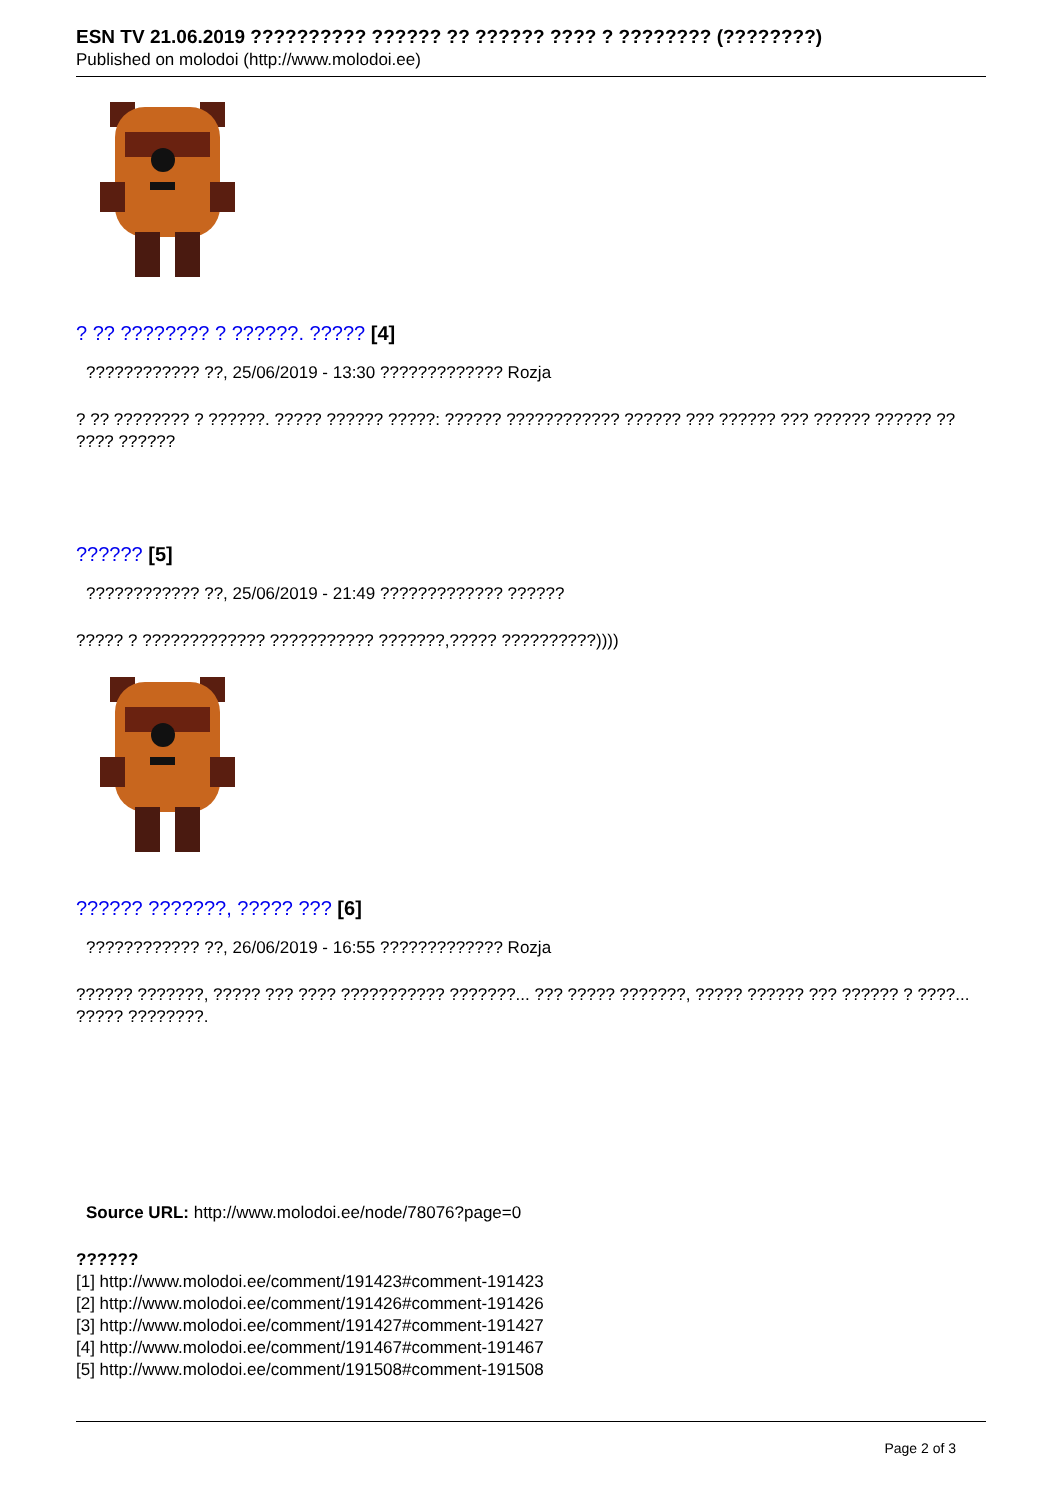ESN TV 21.06.2019 ?????????? ?????? ?? ?????? ???? ? ???????? (????????)
Published on molodoi (http://www.molodoi.ee)
? ?? ???????? ? ??????. ????? [4]
???????????? ??, 25/06/2019 - 13:30 ????????????? Rozja
? ?? ???????? ? ??????. ????? ?????? ?????: ?????? ???????????? ?????? ??? ?????? ??? ?????? ?????? ?? ???? ??????
?????? [5]
???????????? ??, 25/06/2019 - 21:49 ????????????? ??????
????? ? ????????????? ??????????? ???????,????? ??????????))))
?????? ???????, ????? ??? [6]
???????????? ??, 26/06/2019 - 16:55 ????????????? Rozja
?????? ???????, ????? ??? ???? ??????????? ???????... ??? ????? ???????, ????? ?????? ??? ?????? ? ????... ????? ????????.
Source URL: http://www.molodoi.ee/node/78076?page=0
??????
[1] http://www.molodoi.ee/comment/191423#comment-191423
[2] http://www.molodoi.ee/comment/191426#comment-191426
[3] http://www.molodoi.ee/comment/191427#comment-191427
[4] http://www.molodoi.ee/comment/191467#comment-191467
[5] http://www.molodoi.ee/comment/191508#comment-191508
Page 2 of 3